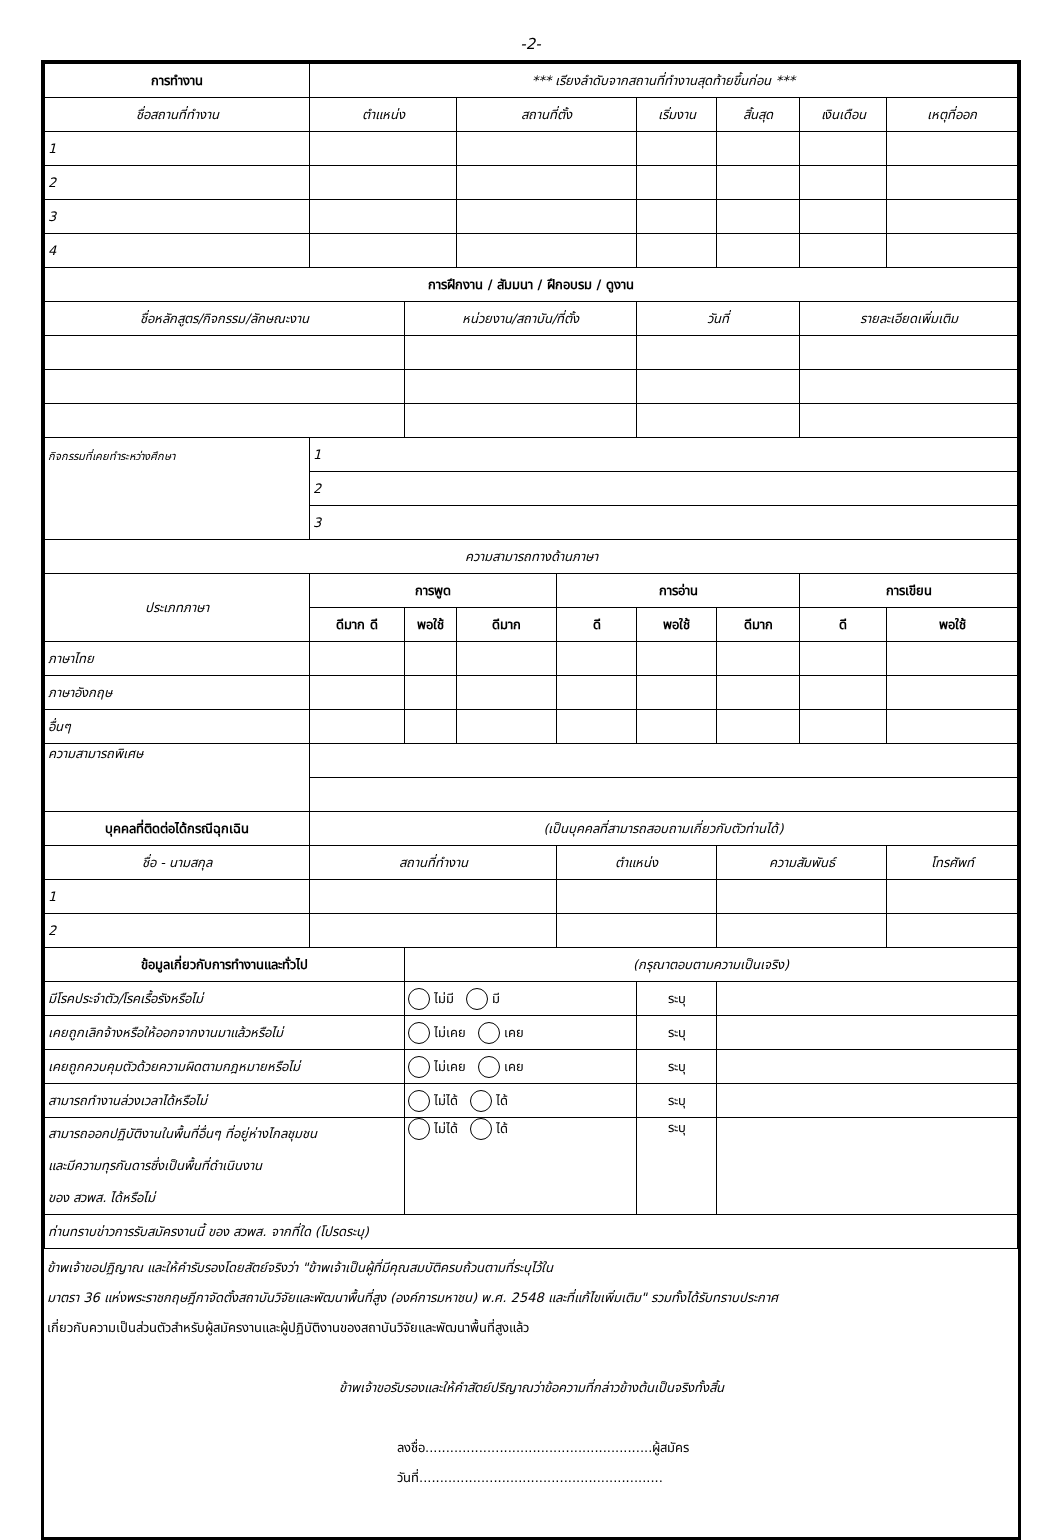-2-
| การทำงาน | *** เรียงลำดับจากสถานที่ทำงานสุดท้ายขึ้นก่อน *** | | | | | | | |
| --- | --- | --- | --- | --- | --- | --- | --- | --- |
| ชื่อสถานที่ทำงาน | ตำแหน่ง | | สถานที่ตั้ง | | เริ่มงาน | สิ้นสุด | เงินเดือน | เหตุที่ออก |
| 1 | | | | | | | | |
| 2 | | | | | | | | |
| 3 | | | | | | | | |
| 4 | | | | | | | | |
| การฝึกงาน / สัมมนา / ฝึกอบรม / ดูงาน | | | | | | | | |
| ชื่อหลักสูตร/กิจกรรม/ลักษณะงาน | | หน่วยงาน/สถาบัน/ที่ตั้ง | | | วันที่ | | รายละเอียดเพิ่มเติม | |
| กิจกรรมที่เคยทำระหว่างศึกษา | 1 | | | | | | | |
| | 2 | | | | | | | |
| | 3 | | | | | | | |
| ความสามารถทางด้านภาษา | | | | | | | | |
| ประเภทภาษา | การพูด | | | การอ่าน | | | การเขียน | |
| | ดีมาก ดี | พอใช้ | ดีมาก | ดี | พอใช้ | ดีมาก | ดี | พอใช้ |
| ภาษาไทย | | | | | | | | |
| ภาษาอังกฤษ | | | | | | | | |
| อื่นๆ | | | | | | | | |
| ความสามารถพิเศษ | | | | | | | | |
| บุคคลที่ติดต่อได้กรณีฉุกเฉิน | (เป็นบุคคลที่สามารถสอบถามเกี่ยวกับตัวท่านได้) | | | | | | | |
| ชื่อ - นามสกุล | สถานที่ทำงาน | | | ตำแหน่ง | | ความสัมพันธ์ | | โทรศัพท์ |
| 1 | | | | | | | | |
| 2 | | | | | | | | |
| ข้อมูลเกี่ยวกับการทำงานและทั่วไป | | (กรุณาตอบตามความเป็นเจริง) | | | | | | |
| มีโรคประจำตัว/โรคเรื้อรังหรือไม่ | | ไม่มี มี | | | ระบุ | | | |
| เคยถูกเลิกจ้างหรือให้ออกจากงานมาแล้วหรือไม่ | | ไม่เคย เคย | | | ระบุ | | | |
| เคยถูกควบคุมตัวด้วยความผิดตามกฎหมายหรือไม่ | | ไม่เคย เคย | | | ระบุ | | | |
| สามารถทำงานล่วงเวลาได้หรือไม่ | | ไม่ได้ ได้ | | | ระบุ | | | |
| สามารถออกปฏิบัติงานในพื้นที่อื่นๆ ที่อยู่ห่างไกลชุมชน และมีความทุรกันดารซึ่งเป็นพื้นที่ดำเนินงาน ของ สวพส. ได้หรือไม่ | | ไม่ได้ ได้ | | | ระบุ | | | |
| ท่านทราบข่าวการรับสมัครงานนี้ ของ สวพส. จากที่ใด (โปรดระบุ) | | | | | | | | |
ข้าพเจ้าขอปฏิญาณ และให้คำรับรองโดยสัตย์จริงว่า "ข้าพเจ้าเป็นผู้ที่มีคุณสมบัติครบถ้วนตามที่ระบุไว้ใน
มาตรา 36 แห่งพระราชกฤษฎีกาจัดตั้งสถาบันวิจัยและพัฒนาพื้นที่สูง (องค์การมหาชน) พ.ศ. 2548 และที่แก้ไขเพิ่มเติม" รวมทั้งได้รับทราบประกาศ
เกี่ยวกับความเป็นส่วนตัวสำหรับผู้สมัครงานและผู้ปฏิบัติงานของสถาบันวิจัยและพัฒนาพื้นที่สูงแล้ว
ข้าพเจ้าขอรับรองและให้คำสัตย์ปริญาณว่าข้อความที่กล่าวข้างต้นเป็นจริงทั้งสิ้น
ลงชื่อ.......................................................ผู้สมัคร
วันที่...........................................................